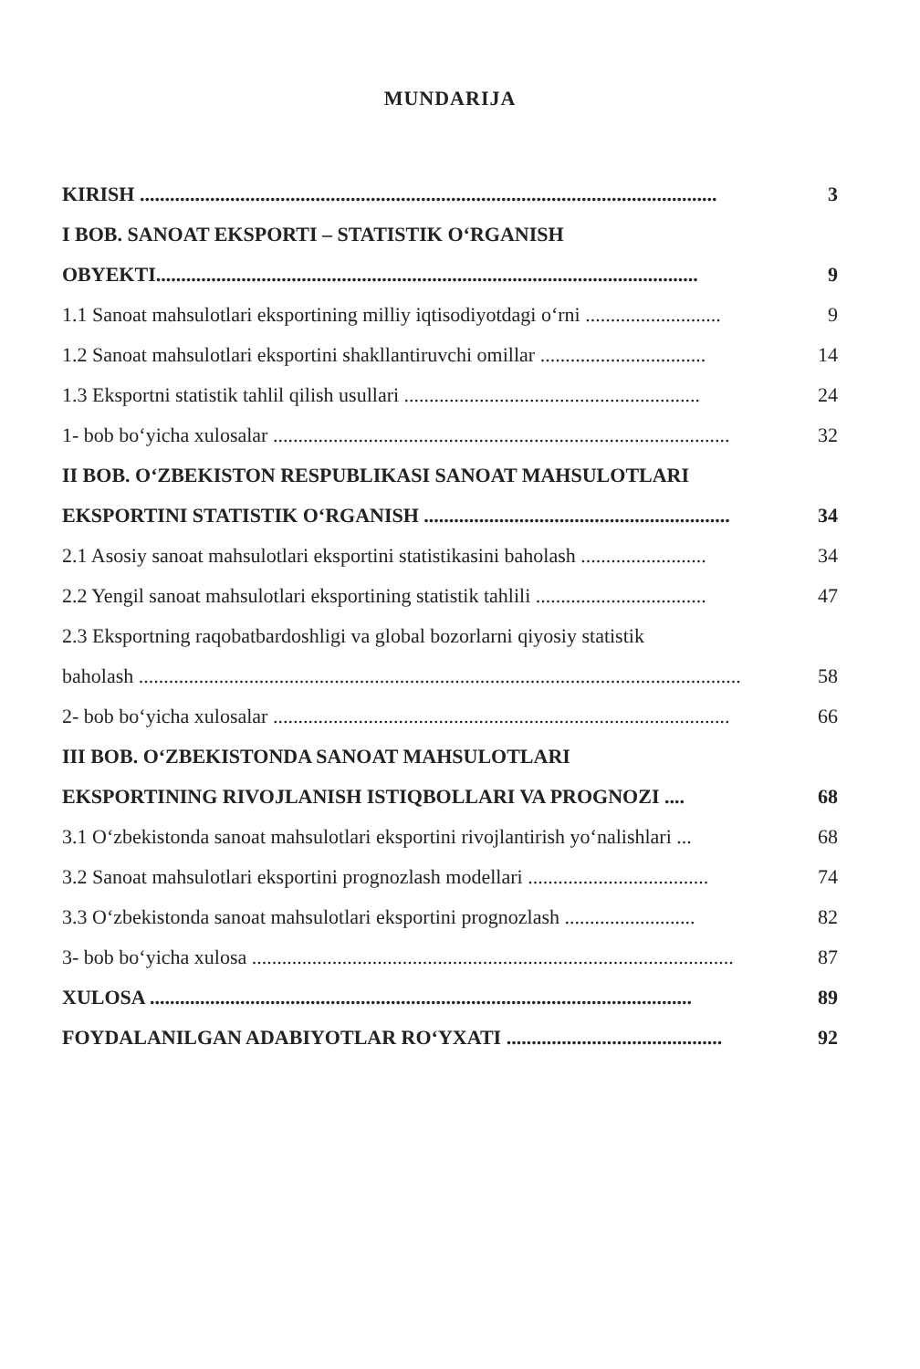MUNDARIJA
KIRISH ................................................................................................................... 3
I BOB. SANOAT EKSPORTI – STATISTIK O‘RGANISH
OBYEKTI............................................................................................................ 9
1.1 Sanoat mahsulotlari eksportining milliy iqtisodiyotdagi o‘rni ........................... 9
1.2 Sanoat mahsulotlari eksportini shakllantiruvchi omillar ................................. 14
1.3 Eksportni statistik tahlil qilish usullari ........................................................... 24
1- bob bo‘yicha xulosalar ........................................................................................... 32
II BOB. O‘ZBEKISTON RESPUBLIKASI SANOAT MAHSULOTLARI
EKSPORTINI STATISTIK O‘RGANISH ............................................................. 34
2.1 Asosiy sanoat mahsulotlari eksportini statistikasini baholash ......................... 34
2.2 Yengil sanoat mahsulotlari eksportining statistik tahlili .................................. 47
2.3 Eksportning raqobatbardoshligi va global bozorlarni qiyosiy statistik
baholash ........................................................................................................................ 58
2- bob bo‘yicha xulosalar ........................................................................................... 66
III BOB. O‘ZBEKISTONDA SANOAT MAHSULOTLARI
EKSPORTINING RIVOJLANISH ISTIQBOLLARI VA PROGNOZI .... 68
3.1 O‘zbekistonda sanoat mahsulotlari eksportini rivojlantirish yo‘nalishlari ... 68
3.2 Sanoat mahsulotlari eksportini prognozlash modellari .................................... 74
3.3 O‘zbekistonda sanoat mahsulotlari eksportini prognozlash .......................... 82
3- bob bo‘yicha xulosa ................................................................................................ 87
XULOSA ............................................................................................................ 89
FOYDALANILGAN ADABIYOTLAR RO‘YXATI ........................................... 92